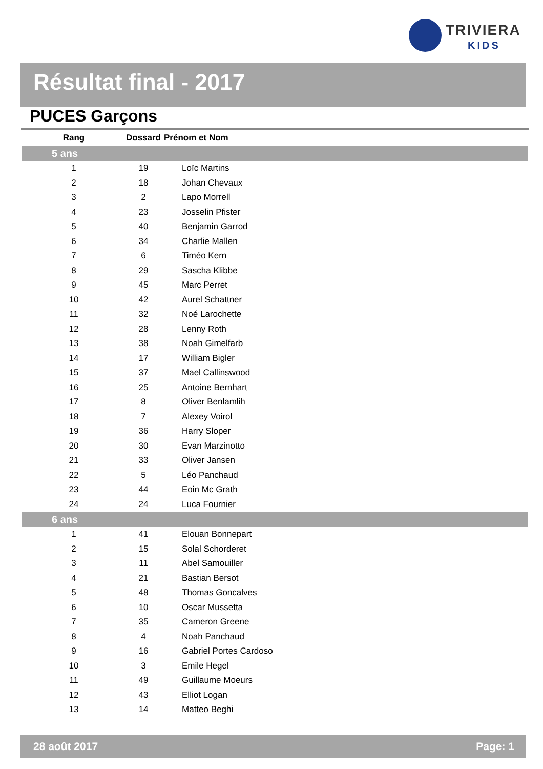TRIVIERA
KIDS
Résultat final - 2017
PUCES Garçons
| Rang | Dossard | Prénom et Nom |
| --- | --- | --- |
| 5 ans | | |
| 1 | 19 | Loïc Martins |
| 2 | 18 | Johan Chevaux |
| 3 | 2 | Lapo Morrell |
| 4 | 23 | Josselin Pfister |
| 5 | 40 | Benjamin Garrod |
| 6 | 34 | Charlie Mallen |
| 7 | 6 | Timéo Kern |
| 8 | 29 | Sascha Klibbe |
| 9 | 45 | Marc Perret |
| 10 | 42 | Aurel Schattner |
| 11 | 32 | Noé Larochette |
| 12 | 28 | Lenny Roth |
| 13 | 38 | Noah Gimelfarb |
| 14 | 17 | William Bigler |
| 15 | 37 | Mael Callinswood |
| 16 | 25 | Antoine Bernhart |
| 17 | 8 | Oliver Benlamlih |
| 18 | 7 | Alexey Voirol |
| 19 | 36 | Harry Sloper |
| 20 | 30 | Evan Marzinotto |
| 21 | 33 | Oliver Jansen |
| 22 | 5 | Léo Panchaud |
| 23 | 44 | Eoin Mc Grath |
| 24 | 24 | Luca Fournier |
| 6 ans | | |
| 1 | 41 | Elouan Bonnepart |
| 2 | 15 | Solal Schorderet |
| 3 | 11 | Abel Samouiller |
| 4 | 21 | Bastian Bersot |
| 5 | 48 | Thomas Goncalves |
| 6 | 10 | Oscar Mussetta |
| 7 | 35 | Cameron Greene |
| 8 | 4 | Noah Panchaud |
| 9 | 16 | Gabriel Portes Cardoso |
| 10 | 3 | Emile Hegel |
| 11 | 49 | Guillaume Moeurs |
| 12 | 43 | Elliot Logan |
| 13 | 14 | Matteo Beghi |
28 août 2017 Page: 1